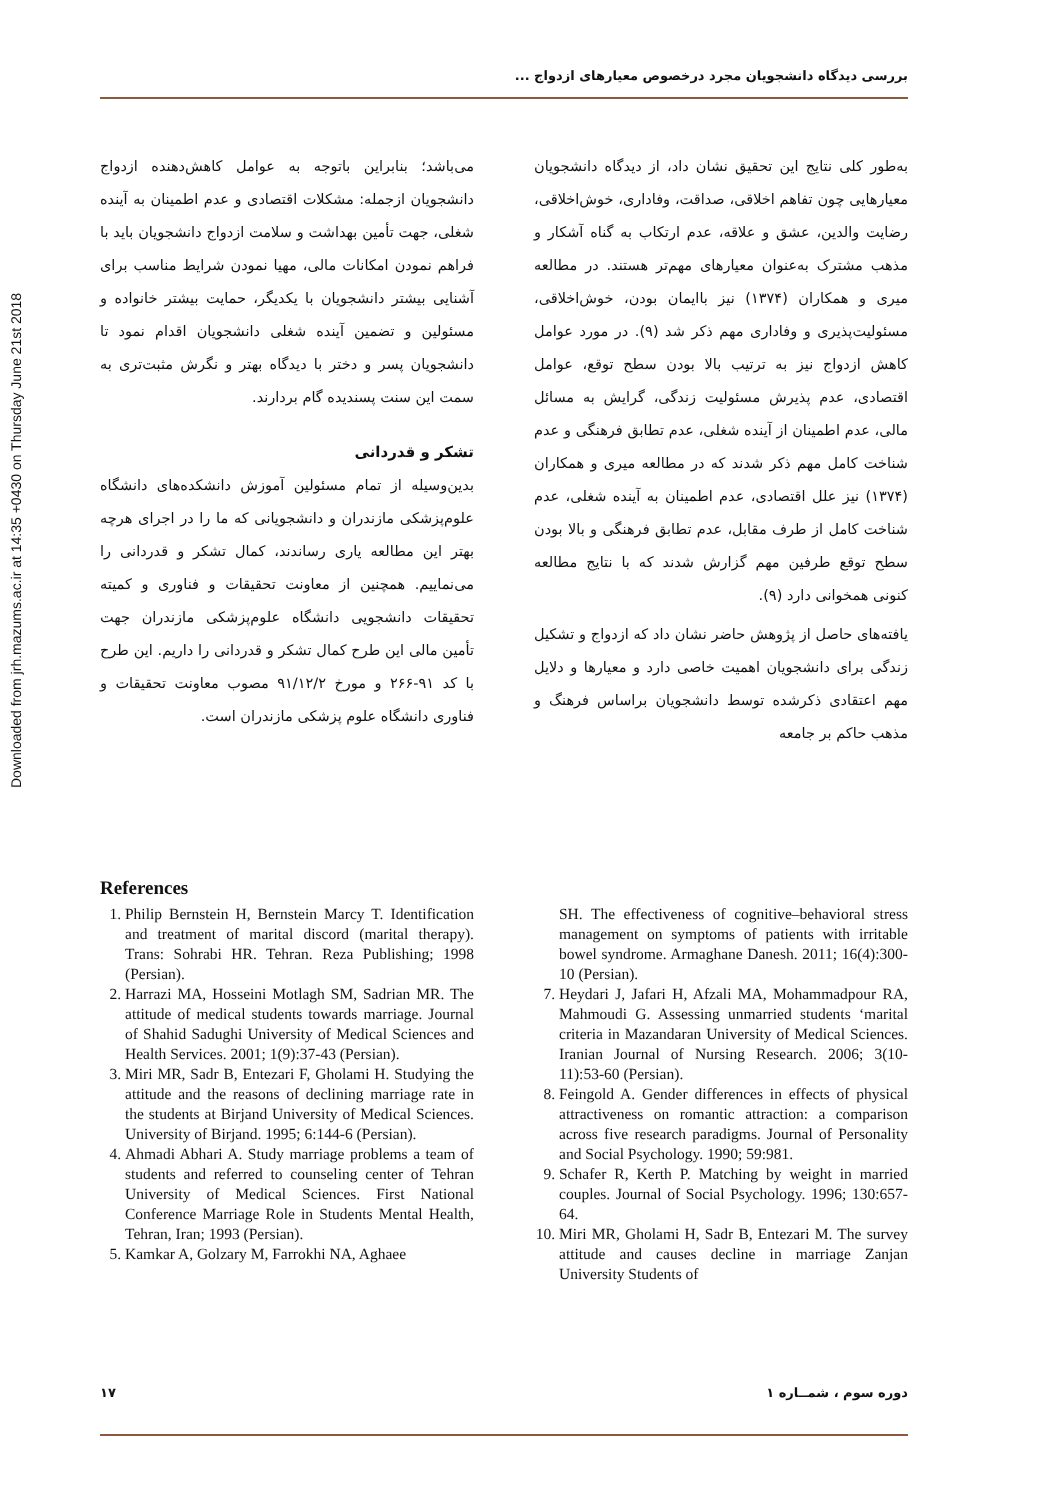Downloaded from jrh.mazums.ac.ir at 14:35 +0430 on Thursday June 21st 2018
بررسی دیدگاه دانشجویان مجرد درخصوص معیارهای ازدواج ...
به‌طور کلی نتایج این تحقیق نشان داد، از دیدگاه دانشجویان معیارهایی چون تفاهم اخلاقی، صداقت، وفاداری، خوش‌اخلاقی، رضایت والدین، عشق و علاقه، عدم ارتکاب به گناه آشکار و مذهب مشترک به‌عنوان معیارهای مهم‌تر هستند. در مطالعه میری و همکاران (۱۳۷۴) نیز باایمان بودن، خوش‌اخلاقی، مسئولیت‌پذیری و وفاداری مهم ذکر شد (۹). در مورد عوامل کاهش ازدواج نیز به ترتیب بالا بودن سطح توقع، عوامل اقتصادی، عدم پذیرش مسئولیت زندگی، گرایش به مسائل مالی، عدم اطمینان از آینده شغلی، عدم تطابق فرهنگی و عدم شناخت کامل مهم ذکر شدند که در مطالعه میری و همکاران (۱۳۷۴) نیز علل اقتصادی، عدم اطمینان به آینده شغلی، عدم شناخت کامل از طرف مقابل، عدم تطابق فرهنگی و بالا بودن سطح توقع طرفین مهم گزارش شدند که با نتایج مطالعه کنونی همخوانی دارد (۹).
یافته‌های حاصل از پژوهش حاضر نشان داد که ازدواج و تشکیل زندگی برای دانشجویان اهمیت خاصی دارد و معیارها و دلایل مهم اعتقادی ذکرشده توسط دانشجویان براساس فرهنگ و مذهب حاکم بر جامعه
می‌باشد؛ بنابراین باتوجه به عوامل کاهش‌دهنده ازدواج دانشجویان ازجمله: مشکلات اقتصادی و عدم اطمینان به آینده شغلی، جهت تأمین بهداشت و سلامت ازدواج دانشجویان باید با فراهم نمودن امکانات مالی، مهیا نمودن شرایط مناسب برای آشنایی بیشتر دانشجویان با یکدیگر، حمایت بیشتر خانواده و مسئولین و تضمین آینده شغلی دانشجویان اقدام نمود تا دانشجویان پسر و دختر با دیدگاه بهتر و نگرش مثبت‌تری به سمت این سنت پسندیده گام بردارند.
تشکر و قدردانی
بدین‌وسیله از تمام مسئولین آموزش دانشکده‌های دانشگاه علوم‌پزشکی مازندران و دانشجویانی که ما را در اجرای هرچه بهتر این مطالعه یاری رساندند، کمال تشکر و قدردانی را می‌نماییم. همچنین از معاونت تحقیقات و فناوری و کمیته تحقیقات دانشجویی دانشگاه علوم‌پزشکی مازندران جهت تأمین مالی این طرح کمال تشکر و قدردانی را داریم. این طرح با کد ۹۱-۲۶۶ و مورخ ۹۱/۱۲/۲ مصوب معاونت تحقیقات و فناوری دانشگاه علوم پزشکی مازندران است.
References
1. Philip Bernstein H, Bernstein Marcy T. Identification and treatment of marital discord (marital therapy). Trans: Sohrabi HR. Tehran. Reza Publishing; 1998 (Persian).
2. Harrazi MA, Hosseini Motlagh SM, Sadrian MR. The attitude of medical students towards marriage. Journal of Shahid Sadughi University of Medical Sciences and Health Services. 2001; 1(9):37-43 (Persian).
3. Miri MR, Sadr B, Entezari F, Gholami H. Studying the attitude and the reasons of declining marriage rate in the students at Birjand University of Medical Sciences. University of Birjand. 1995; 6:144-6 (Persian).
4. Ahmadi Abhari A. Study marriage problems a team of students and referred to counseling center of Tehran University of Medical Sciences. First National Conference Marriage Role in Students Mental Health, Tehran, Iran; 1993 (Persian).
5. Kamkar A, Golzary M, Farrokhi NA, Aghaee
SH. The effectiveness of cognitive–behavioral stress management on symptoms of patients with irritable bowel syndrome. Armaghane Danesh. 2011; 16(4):300-10 (Persian).
7. Heydari J, Jafari H, Afzali MA, Mohammadpour RA, Mahmoudi G. Assessing unmarried students ‘marital criteria in Mazandaran University of Medical Sciences. Iranian Journal of Nursing Research. 2006; 3(10-11):53-60 (Persian).
8. Feingold A. Gender differences in effects of physical attractiveness on romantic attraction: a comparison across five research paradigms. Journal of Personality and Social Psychology. 1990; 59:981.
9. Schafer R, Kerth P. Matching by weight in married couples. Journal of Social Psychology. 1996; 130:657-64.
10. Miri MR, Gholami H, Sadr B, Entezari M. The survey attitude and causes decline in marriage Zanjan University Students of
۱۷ دوره سوم ، شمــاره ۱